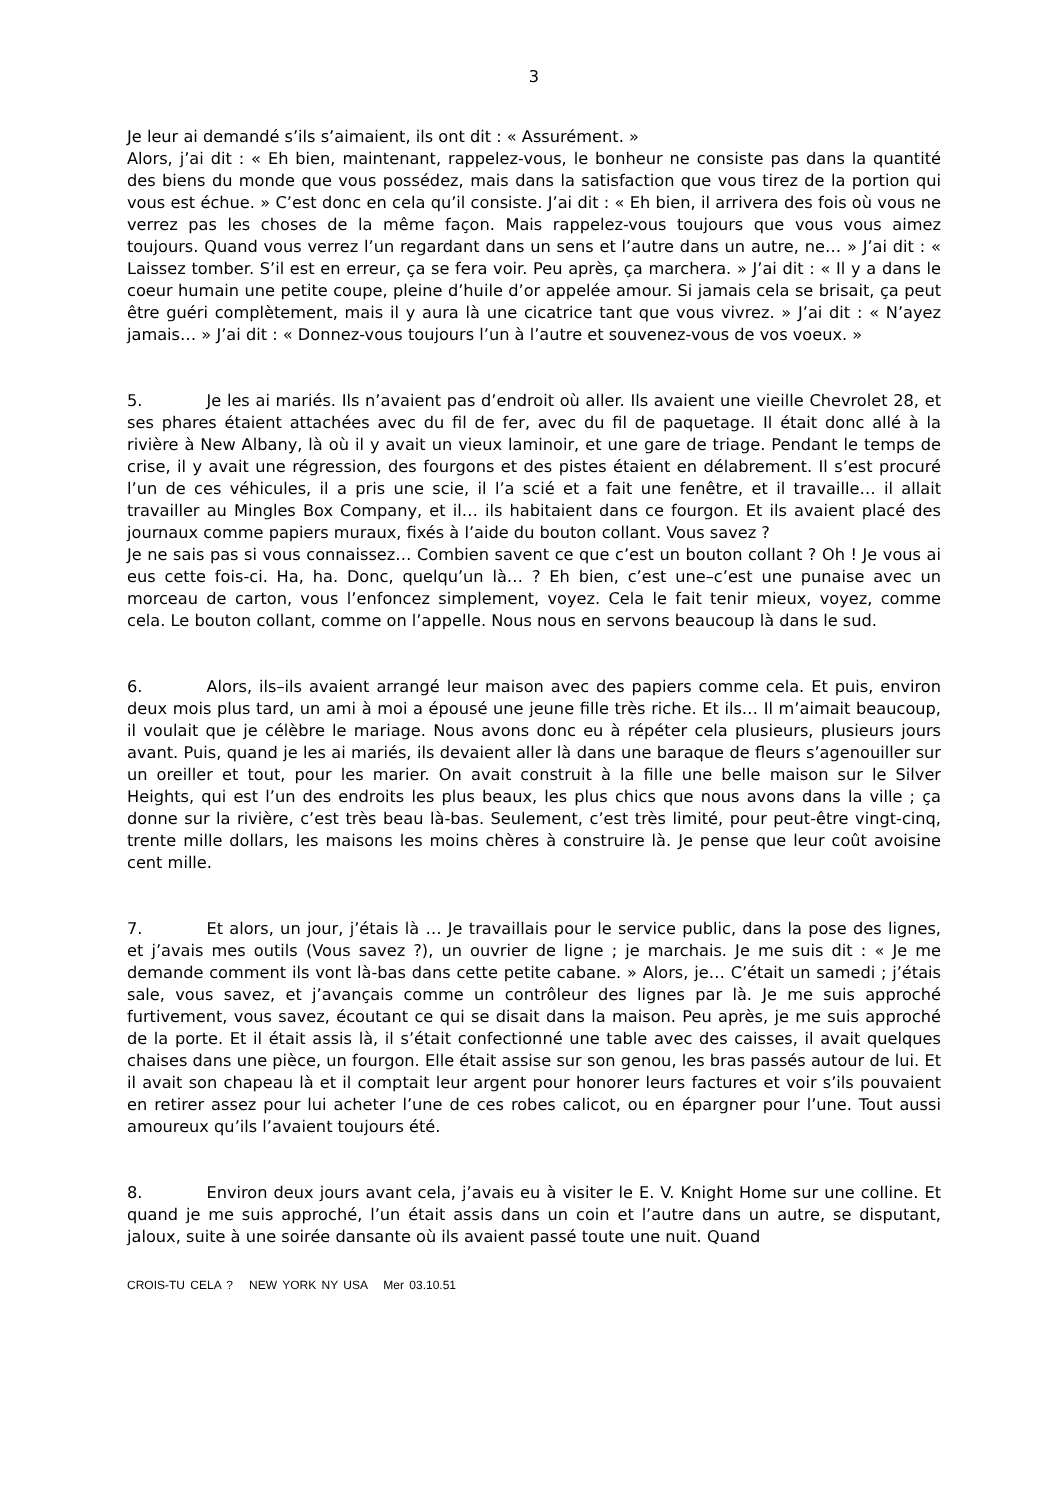3
Je leur ai demandé s’ils s’aimaient, ils ont dit : « Assurément. »
Alors, j’ai dit : « Eh bien, maintenant, rappelez-vous, le bonheur ne consiste pas dans la quantité des biens du monde que vous possédez, mais dans la satisfaction que vous tirez de la portion qui vous est échue. » C’est donc en cela qu’il consiste. J’ai dit : « Eh bien, il arrivera des fois où vous ne verrez pas les choses de la même façon. Mais rappelez-vous toujours que vous vous aimez toujours. Quand vous verrez l’un regardant dans un sens et l’autre dans un autre, ne… » J’ai dit : « Laissez tomber. S’il est en erreur, ça se fera voir. Peu après, ça marchera. » J’ai dit : « Il y a dans le coeur humain une petite coupe, pleine d’huile d’or appelée amour. Si jamais cela se brisait, ça peut être guéri complètement, mais il y aura là une cicatrice tant que vous vivrez. » J’ai dit : « N’ayez jamais… » J’ai dit : « Donnez-vous toujours l’un à l’autre et souvenez-vous de vos voeux. »
5. Je les ai mariés. Ils n’avaient pas d’endroit où aller. Ils avaient une vieille Chevrolet 28, et ses phares étaient attachées avec du fil de fer, avec du fil de paquetage. Il était donc allé à la rivière à New Albany, là où il y avait un vieux laminoir, et une gare de triage. Pendant le temps de crise, il y avait une régression, des fourgons et des pistes étaient en délabrement. Il s’est procuré l’un de ces véhicules, il a pris une scie, il l’a scié et a fait une fenêtre, et il travaille… il allait travailler au Mingles Box Company, et il… ils habitaient dans ce fourgon. Et ils avaient placé des journaux comme papiers muraux, fixés à l’aide du bouton collant. Vous savez ?
Je ne sais pas si vous connaissez… Combien savent ce que c’est un bouton collant ? Oh ! Je vous ai eus cette fois-ci. Ha, ha. Donc, quelqu’un là… ? Eh bien, c’est une–c’est une punaise avec un morceau de carton, vous l’enfoncez simplement, voyez. Cela le fait tenir mieux, voyez, comme cela. Le bouton collant, comme on l’appelle. Nous nous en servons beaucoup là dans le sud.
6. Alors, ils–ils avaient arrangé leur maison avec des papiers comme cela. Et puis, environ deux mois plus tard, un ami à moi a épousé une jeune fille très riche. Et ils… Il m’aimait beaucoup, il voulait que je célèbre le mariage. Nous avons donc eu à répéter cela plusieurs, plusieurs jours avant. Puis, quand je les ai mariés, ils devaient aller là dans une baraque de fleurs s’agenouiller sur un oreiller et tout, pour les marier. On avait construit à la fille une belle maison sur le Silver Heights, qui est l’un des endroits les plus beaux, les plus chics que nous avons dans la ville ; ça donne sur la rivière, c’est très beau là-bas. Seulement, c’est très limité, pour peut-être vingt-cinq, trente mille dollars, les maisons les moins chères à construire là. Je pense que leur coût avoisine cent mille.
7. Et alors, un jour, j’étais là … Je travaillais pour le service public, dans la pose des lignes, et j’avais mes outils (Vous savez ?), un ouvrier de ligne ; je marchais. Je me suis dit : « Je me demande comment ils vont là-bas dans cette petite cabane. » Alors, je… C’était un samedi ; j’étais sale, vous savez, et j’avançais comme un contrôleur des lignes par là. Je me suis approché furtivement, vous savez, écoutant ce qui se disait dans la maison. Peu après, je me suis approché de la porte. Et il était assis là, il s’était confectionné une table avec des caisses, il avait quelques chaises dans une pièce, un fourgon. Elle était assise sur son genou, les bras passés autour de lui. Et il avait son chapeau là et il comptait leur argent pour honorer leurs factures et voir s’ils pouvaient en retirer assez pour lui acheter l’une de ces robes calicot, ou en épargner pour l’une. Tout aussi amoureux qu’ils l’avaient toujours été.
8. Environ deux jours avant cela, j’avais eu à visiter le E. V. Knight Home sur une colline. Et quand je me suis approché, l’un était assis dans un coin et l’autre dans un autre, se disputant, jaloux, suite à une soirée dansante où ils avaient passé toute une nuit. Quand
CROIS-TU CELA ? NEW YORK NY USA Mer 03.10.51